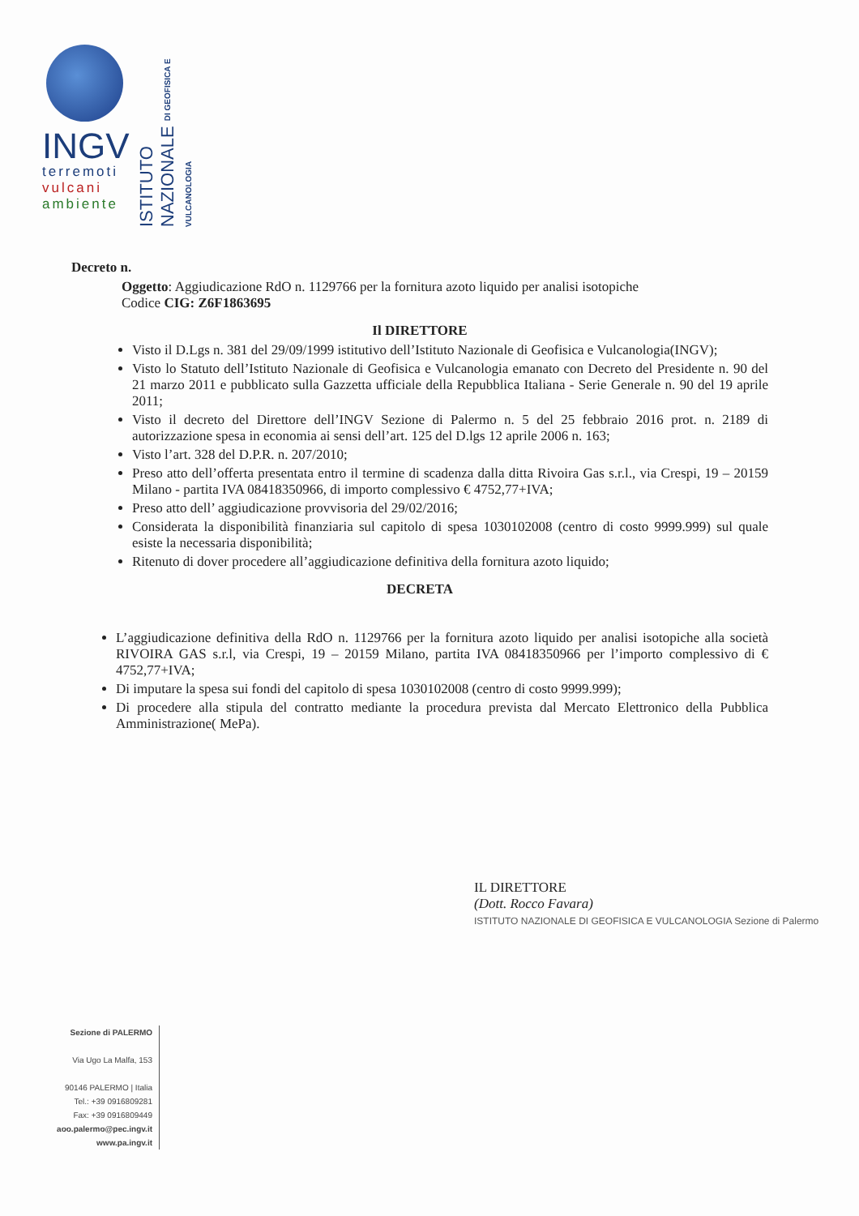INGV
terremoti
vulcani
ambiente
ISTITUTO NAZIONALE DI GEOFISICA E VULCANOLOGIA
Decreto n.
Oggetto: Aggiudicazione RdO n. 1129766 per la fornitura azoto liquido per analisi isotopiche
Codice CIG: Z6F1863695
Il DIRETTORE
Visto il D.Lgs n. 381 del 29/09/1999 istitutivo dell’Istituto Nazionale di Geofisica e Vulcanologia(INGV);
Visto lo Statuto dell’Istituto Nazionale di Geofisica e Vulcanologia emanato con Decreto del Presidente n. 90 del 21 marzo 2011 e pubblicato sulla Gazzetta ufficiale della Repubblica Italiana - Serie Generale n. 90 del 19 aprile 2011;
Visto il decreto del Direttore dell’INGV Sezione di Palermo n. 5 del 25 febbraio 2016 prot. n. 2189 di autorizzazione spesa in economia ai sensi dell’art. 125 del D.lgs 12 aprile 2006 n. 163;
Visto l’art. 328 del D.P.R. n. 207/2010;
Preso atto dell’offerta presentata entro il termine di scadenza dalla ditta Rivoira Gas s.r.l., via Crespi, 19 – 20159 Milano - partita IVA 08418350966, di importo complessivo € 4752,77+IVA;
Preso atto dell’ aggiudicazione provvisoria del 29/02/2016;
Considerata la disponibilità finanziaria sul capitolo di spesa 1030102008 (centro di costo 9999.999) sul quale esiste la necessaria disponibilità;
Ritenuto di dover procedere all’aggiudicazione definitiva della fornitura azoto liquido;
DECRETA
L’aggiudicazione definitiva della RdO n. 1129766 per la fornitura azoto liquido per analisi isotopiche alla società RIVOIRA GAS s.r.l, via Crespi, 19 – 20159 Milano, partita IVA 08418350966 per l’importo complessivo di € 4752,77+IVA;
Di imputare la spesa sui fondi del capitolo di spesa 1030102008 (centro di costo 9999.999);
Di procedere alla stipula del contratto mediante la procedura prevista dal Mercato Elettronico della Pubblica Amministrazione( MePa).
IL DIRETTORE
(Dott. Rocco Favara)
ISTITUTO NAZIONALE DI GEOFISICA E VULCANOLOGIA Sezione di Palermo
Sezione di PALERMO
Via Ugo La Malfa, 153
90146 PALERMO | Italia
Tel.: +39 0916809281
Fax: +39 0916809449
aoo.palermo@pec.ingv.it
www.pa.ingv.it